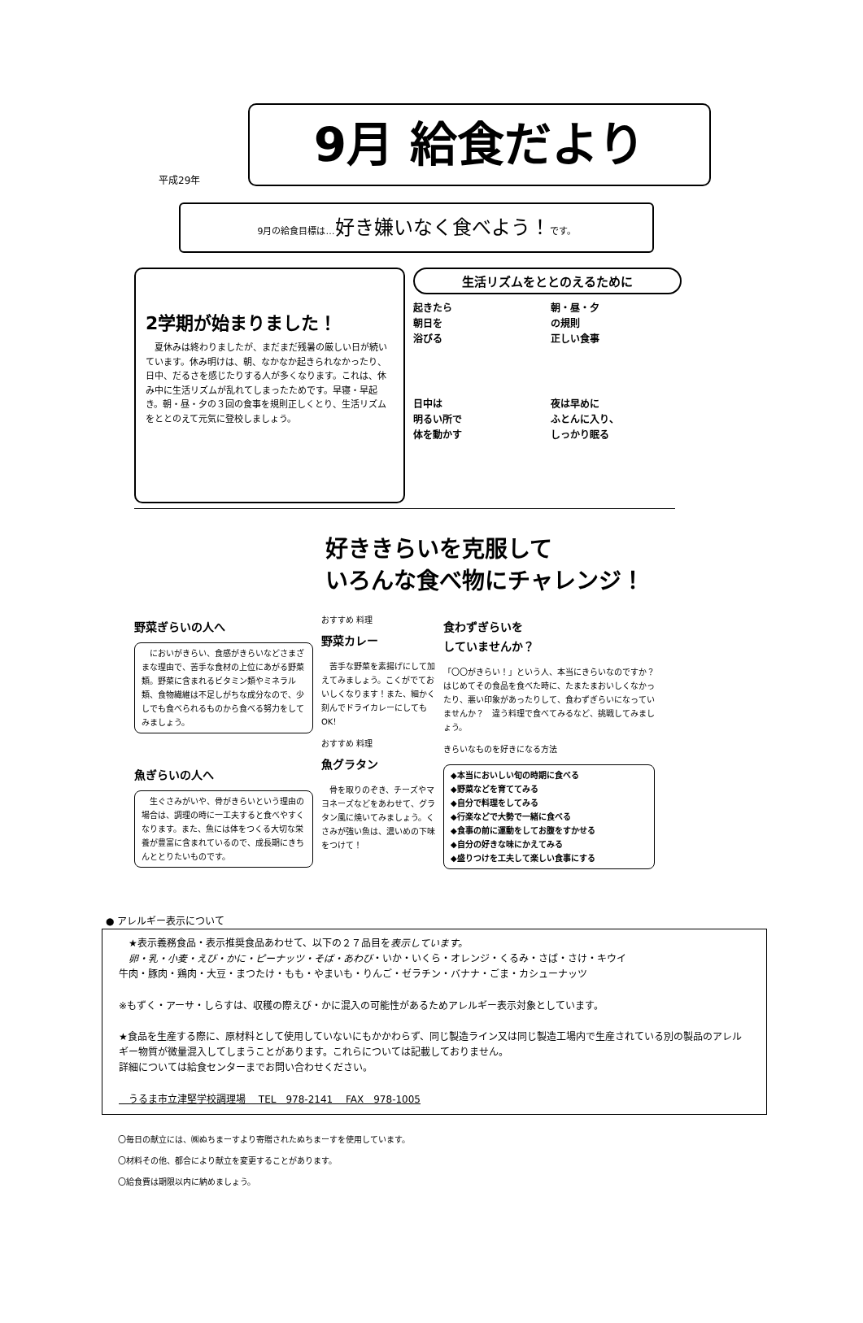平成29年
9月 給食だより
9月の給食目標は…好き嫌いなく食べよう！です。
2学期が始まりました！
　夏休みは終わりましたが、まだまだ残暑の厳しい日が続いています。休み明けは、朝、なかなか起きられなかったり、日中、だるさを感じたりする人が多くなります。これは、休み中に生活リズムが乱れてしまったためです。早寝・早起き。朝・昼・夕の３回の食事を規則正しくとり、生活リズムをととのえて元気に登校しましょう。
生活リズムをととのえるために
起きたら
朝日を
浴びる
朝・昼・夕
の規則
正しい食事
日中は
明るい所で
体を動かす
夜は早めに
ふとんに入り、
しっかり眠る
好ききらいを克服して
いろんな食べ物にチャレンジ！
野菜ぎらいの人へ
　においがきらい、食感がきらいなどさまざまな理由で、苦手な食材の上位にあがる野菜類。野菜に含まれるビタミン類やミネラル類、食物繊維は不足しがちな成分なので、少しでも食べられるものから食べる努力をしてみましょう。
魚ぎらいの人へ
　生ぐさみがいや、骨がきらいという理由の場合は、調理の時に一工夫すると食べやすくなります。また、魚には体をつくる大切な栄養が豊富に含まれているので、成長期にきちんととりたいものです。
おすすめ 料理
野菜カレー
　苦手な野菜を素揚げにして加えてみましょう。こくがでておいしくなります！また、細かく刻んでドライカレーにしてもOK！
おすすめ 料理
魚グラタン
　骨を取りのぞき、チーズやマヨネーズなどをあわせて、グラタン風に焼いてみましょう。くさみが強い魚は、濃いめの下味をつけて！
食わずぎらいを
していませんか？
「〇〇がきらい！」という人、本当にきらいなのですか？　はじめてその食品を食べた時に、たまたまおいしくなかったり、悪い印象があったりして、食わずぎらいになっていませんか？　違う料理で食べてみるなど、挑戦してみましょう。
きらいなものを好きになる方法
◆本当においしい旬の時期に食べる
◆野菜などを育ててみる
◆自分で料理をしてみる
◆行楽などで大勢で一緒に食べる
◆食事の前に運動をしてお腹をすかせる
◆自分の好きな味にかえてみる
◆盛りつけを工夫して楽しい食事にする
● アレルギー表示について
　★表示義務食品・表示推奨食品あわせて、以下の２７品目を表示しています。
　卵・乳・小麦・えび・かに・ピーナッツ・そば・あわび・いか・いくら・オレンジ・くるみ・さば・さけ・キウイ
牛肉・豚肉・鶏肉・大豆・まつたけ・もも・やまいも・りんご・ゼラチン・バナナ・ごま・カシューナッツ
※もずく・アーサ・しらすは、収穫の際えび・かに混入の可能性があるためアレルギー表示対象としています。
★食品を生産する際に、原材料として使用していないにもかかわらず、同じ製造ライン又は同じ製造工場内で生産されている別の製品のアレルギー物質が微量混入してしまうことがあります。これらについては記載しておりません。
詳細については給食センターまでお問い合わせください。
　うるま市立津堅学校調理場　 TEL　978-2141　 FAX　978-1005
〇毎日の献立には、㈱ぬちまーすより寄贈されたぬちまーすを使用しています。
〇材料その他、都合により献立を変更することがあります。
〇給食費は期限以内に納めましょう。